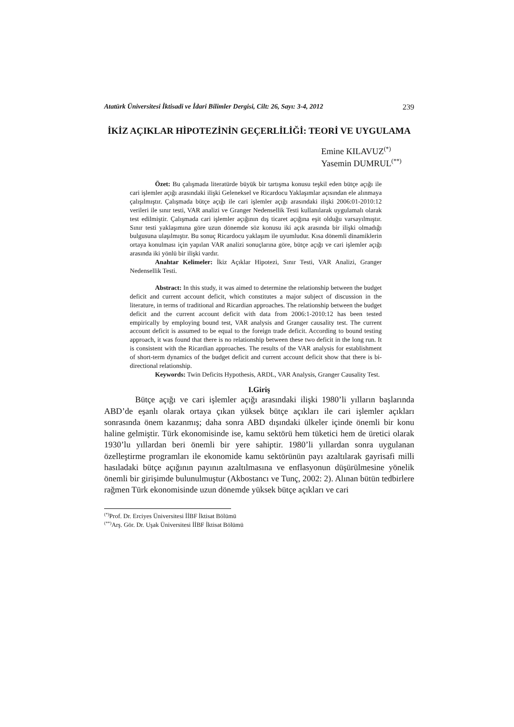Atatürk Üniversitesi İktisadi ve İdari Bilimler Dergisi, Cilt: 26, Sayı: 3-4, 2012 239
İKİZ AÇIKLAR HİPOTEZİNİN GEÇERLİLİĞİ: TEORİ VE UYGULAMA
Emine KILAVUZ<sup>(*)</sup>
Yasemin DUMRUL<sup>(**)</sup>
Özet: Bu çalışmada literatürde büyük bir tartışma konusu teşkil eden bütçe açığı ile cari işlemler açığı arasındaki ilişki Geleneksel ve Ricardocu Yaklaşımlar açısından ele alınmaya çalışılmıştır. Çalışmada bütçe açığı ile cari işlemler açığı arasındaki ilişki 2006:01-2010:12 verileri ile sınır testi, VAR analizi ve Granger Nedensellik Testi kullanılarak uygulamalı olarak test edilmiştir. Çalışmada cari işlemler açığının dış ticaret açığına eşit olduğu varsayılmıştır. Sınır testi yaklaşımına göre uzun dönemde söz konusu iki açık arasında bir ilişki olmadığı bulgusuna ulaşılmıştır. Bu sonuç Ricardocu yaklaşım ile uyumludur. Kısa dönemli dinamiklerin ortaya konulması için yapılan VAR analizi sonuçlarına göre, bütçe açığı ve cari işlemler açığı arasında iki yönlü bir ilişki vardır.
Anahtar Kelimeler: İkiz Açıklar Hipotezi, Sınır Testi, VAR Analizi, Granger Nedensellik Testi.
Abstract: In this study, it was aimed to determine the relationship between the budget deficit and current account deficit, which constitutes a major subject of discussion in the literature, in terms of traditional and Ricardian approaches. The relationship between the budget deficit and the current account deficit with data from 2006:1-2010:12 has been tested empirically by employing bound test, VAR analysis and Granger causality test. The current account deficit is assumed to be equal to the foreign trade deficit. According to bound testing approach, it was found that there is no relationship between these two deficit in the long run. It is consistent with the Ricardian approaches. The results of the VAR analysis for establishment of short-term dynamics of the budget deficit and current account deficit show that there is bi-directional relationship.
Keywords: Twin Deficits Hypothesis, ARDL, VAR Analysis, Granger Causality Test.
I.Giriş
Bütçe açığı ve cari işlemler açığı arasındaki ilişki 1980’li yılların başlarında ABD’de eşanlı olarak ortaya çıkan yüksek bütçe açıkları ile cari işlemler açıkları sonrasında önem kazanmış; daha sonra ABD dışındaki ülkeler içinde önemli bir konu haline gelmiştir. Türk ekonomisinde ise, kamu sektörü hem tüketici hem de üretici olarak 1930’lu yıllardan beri önemli bir yere sahiptir. 1980’li yıllardan sonra uygulanan özelleştirme programları ile ekonomide kamu sektörünün payı azaltılarak gayrisafi milli hasıladaki bütçe açığının payının azaltılmasına ve enflasyonun düşürülmesine yönelik önemli bir girişimde bulunulmuştur (Akbostancı ve Tunç, 2002: 2). Alınan bütün tedbirlere rağmen Türk ekonomisinde uzun dönemde yüksek bütçe açıkları ve cari
<sup>(*)</sup> Prof. Dr. Erciyes Üniversitesi İİBF İktisat Bölümü
<sup>(**)</sup> Arş. Gör. Dr. Uşak Üniversitesi İİBF İktisat Bölümü